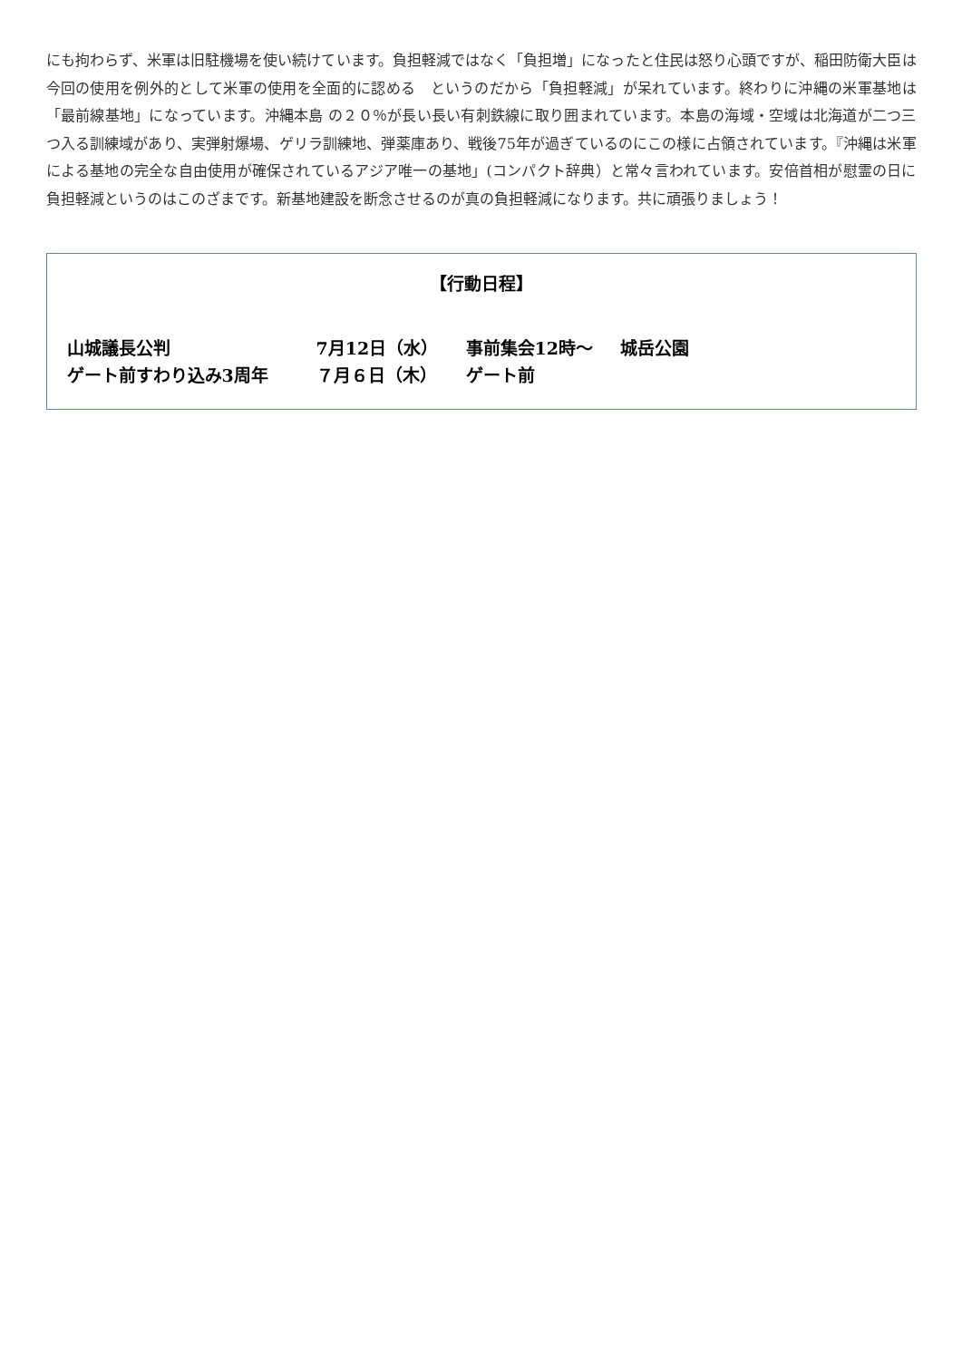にも拘わらず、米軍は旧駐機場を使い続けています。負担軽減ではなく「負担増」になったと住民は怒り心頭ですが、稲田防衛大臣は今回の使用を例外的として米軍の使用を全面的に認める　というのだから「負担軽減」が呆れています。終わりに沖縄の米軍基地は「最前線基地」になっています。沖縄本島 の２０％が長い長い有刺鉄線に取り囲まれています。本島の海域・空域は北海道が二つ三つ入る訓練域があり、実弾射爆場、ゲリラ訓練地、弾薬庫あり、戦後75年が過ぎているのにこの様に占領されています。『沖縄は米軍による基地の完全な自由使用が確保されているアジア唯一の基地」(コンパクト辞典）と常々言われています。安倍首相が慰霊の日に負担軽減というのはこのざまです。新基地建設を断念させるのが真の負担軽減になります。共に頑張りましょう！
【行動日程】
山城議長公判 7月12日（水） 事前集会12時～ 城岳公園
ゲート前すわり込み3周年 ７月６日（木） ゲート前